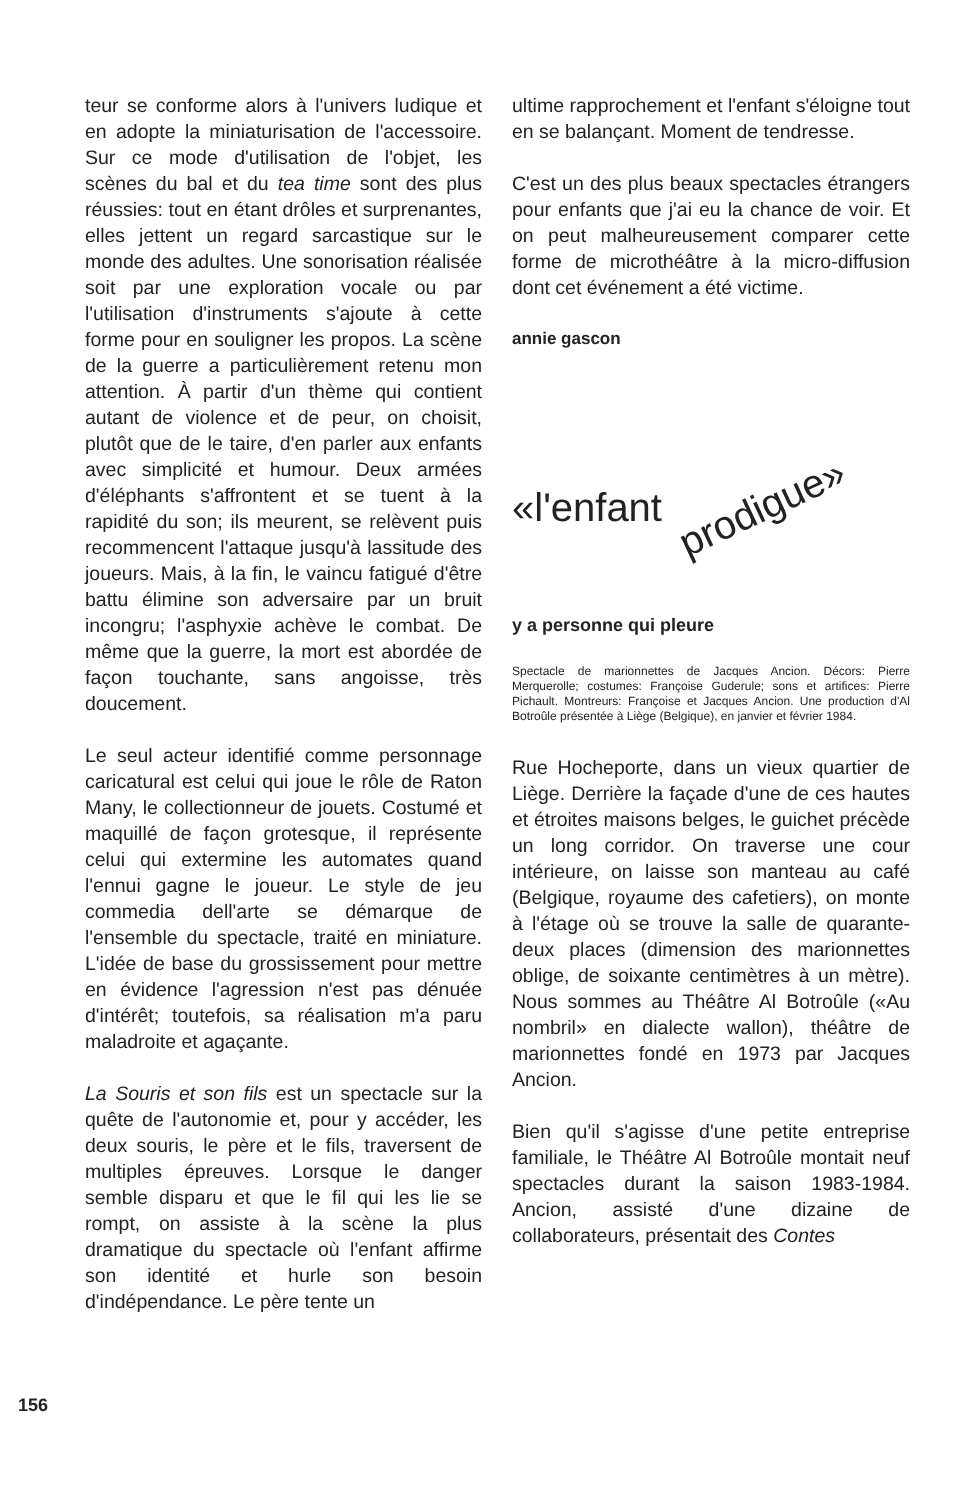teur se conforme alors à l'univers ludique et en adopte la miniaturisation de l'accessoire. Sur ce mode d'utilisation de l'objet, les scènes du bal et du tea time sont des plus réussies: tout en étant drôles et surprenantes, elles jettent un regard sarcastique sur le monde des adultes. Une sonorisation réalisée soit par une exploration vocale ou par l'utilisation d'instruments s'ajoute à cette forme pour en souligner les propos. La scène de la guerre a particulièrement retenu mon attention. À partir d'un thème qui contient autant de violence et de peur, on choisit, plutôt que de le taire, d'en parler aux enfants avec simplicité et humour. Deux armées d'éléphants s'affrontent et se tuent à la rapidité du son; ils meurent, se relèvent puis recommencent l'attaque jusqu'à lassitude des joueurs. Mais, à la fin, le vaincu fatigué d'être battu élimine son adversaire par un bruit incongru; l'asphyxie achève le combat. De même que la guerre, la mort est abordée de façon touchante, sans angoisse, très doucement.
Le seul acteur identifié comme personnage caricatural est celui qui joue le rôle de Raton Many, le collectionneur de jouets. Costumé et maquillé de façon grotesque, il représente celui qui extermine les automates quand l'ennui gagne le joueur. Le style de jeu commedia dell'arte se démarque de l'ensemble du spectacle, traité en miniature. L'idée de base du grossissement pour mettre en évidence l'agression n'est pas dénuée d'intérêt; toutefois, sa réalisation m'a paru maladroite et agaçante.
La Souris et son fils est un spectacle sur la quête de l'autonomie et, pour y accéder, les deux souris, le père et le fils, traversent de multiples épreuves. Lorsque le danger semble disparu et que le fil qui les lie se rompt, on assiste à la scène la plus dramatique du spectacle où l'enfant affirme son identité et hurle son besoin d'indépendance. Le père tente un
ultime rapprochement et l'enfant s'éloigne tout en se balançant. Moment de tendresse.
C'est un des plus beaux spectacles étrangers pour enfants que j'ai eu la chance de voir. Et on peut malheureusement comparer cette forme de microthéâtre à la micro-diffusion dont cet événement a été victime.
annie gascon
«l'enfant prodigue»
y a personne qui pleure
Spectacle de marionnettes de Jacques Ancion. Décors: Pierre Merquerolle; costumes: Françoise Guderule; sons et artifices: Pierre Pichault. Montreurs: Françoise et Jacques Ancion. Une production d'Al Botroûle présentée à Liège (Belgique), en janvier et février 1984.
Rue Hocheporte, dans un vieux quartier de Liège. Derrière la façade d'une de ces hautes et étroites maisons belges, le guichet précède un long corridor. On traverse une cour intérieure, on laisse son manteau au café (Belgique, royaume des cafetiers), on monte à l'étage où se trouve la salle de quarante-deux places (dimension des marionnettes oblige, de soixante centimètres à un mètre). Nous sommes au Théâtre Al Botroûle («Au nombril» en dialecte wallon), théâtre de marionnettes fondé en 1973 par Jacques Ancion.
Bien qu'il s'agisse d'une petite entreprise familiale, le Théâtre Al Botroûle montait neuf spectacles durant la saison 1983-1984. Ancion, assisté d'une dizaine de collaborateurs, présentait des Contes
156